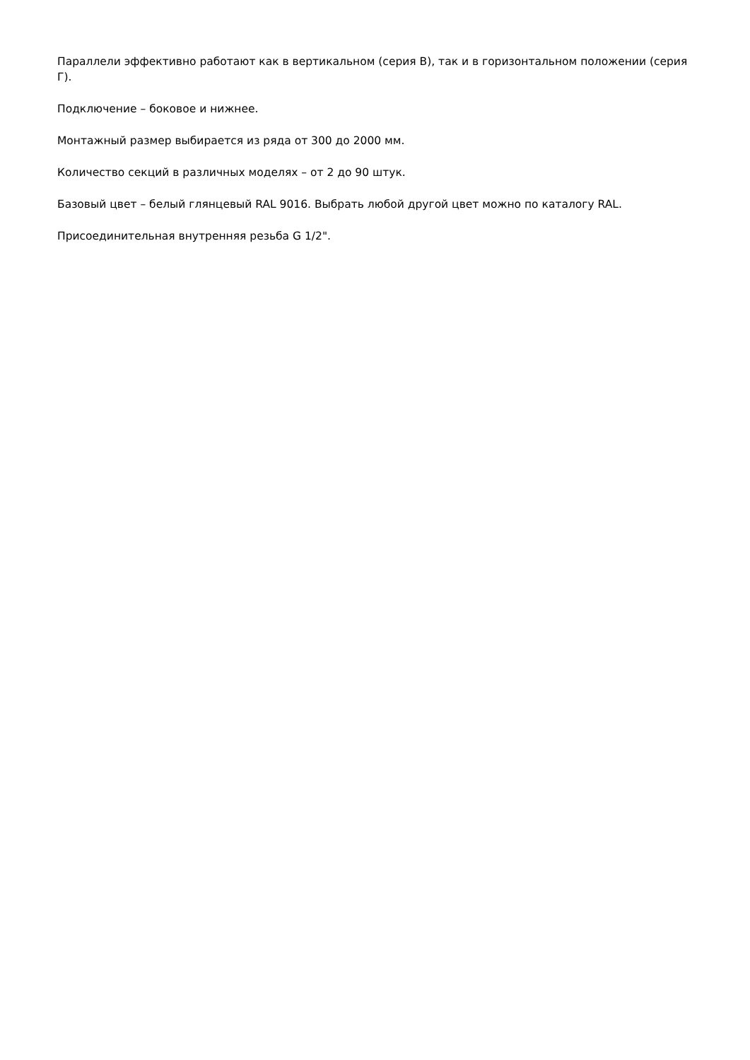Параллели эффективно работают как в вертикальном (серия В), так и в горизонтальном положении (серия Г).
Подключение – боковое и нижнее.
Монтажный размер выбирается из ряда от 300 до 2000 мм.
Количество секций в различных моделях – от 2 до 90 штук.
Базовый цвет – белый глянцевый RAL 9016. Выбрать любой другой цвет можно по каталогу RAL.
Присоединительная внутренняя резьба G 1/2".